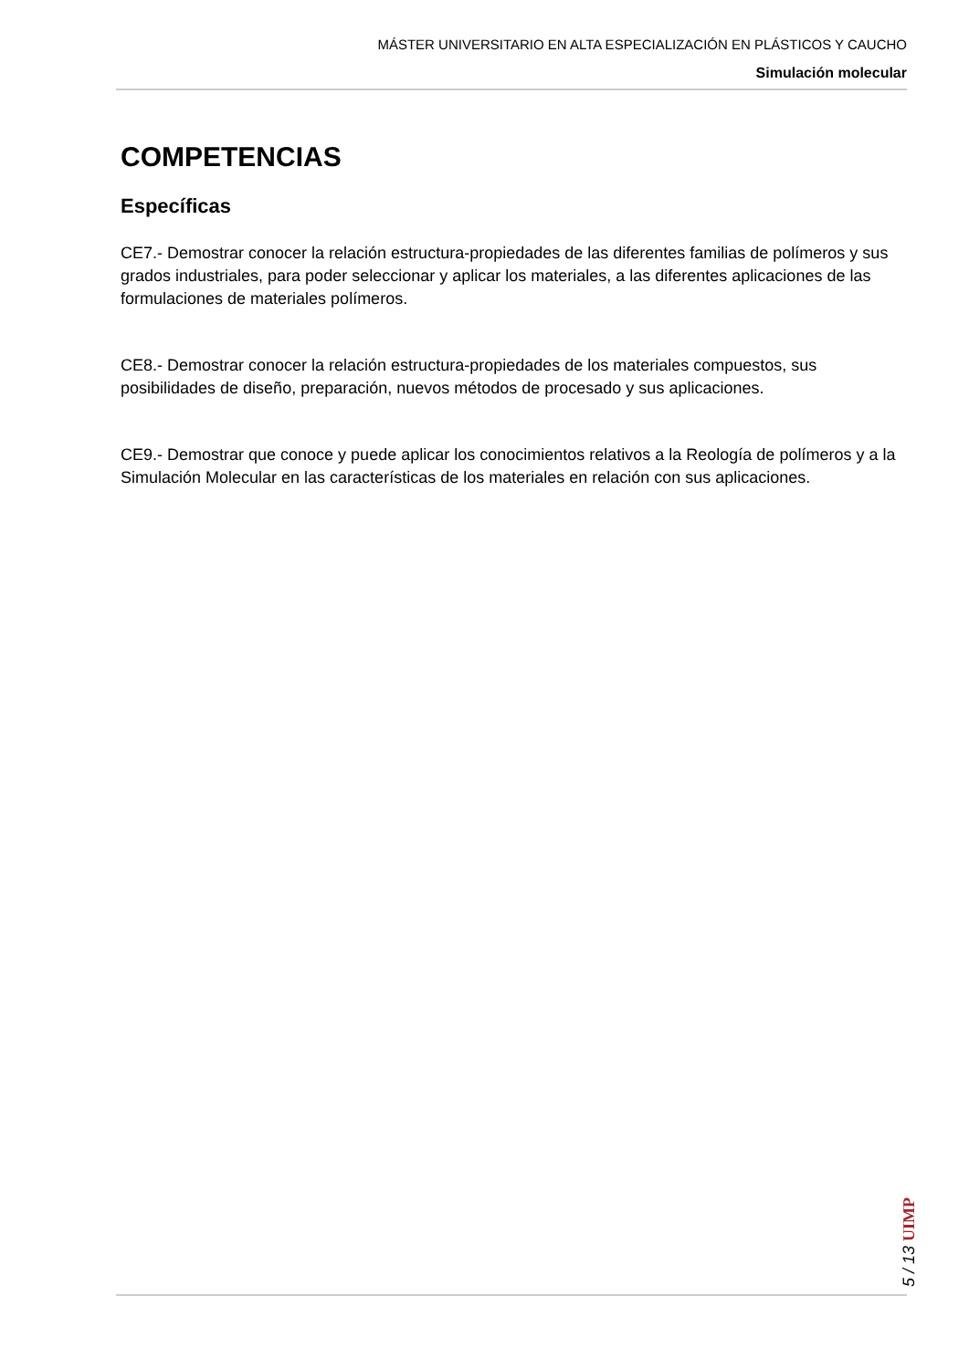MÁSTER UNIVERSITARIO EN ALTA ESPECIALIZACIÓN EN PLÁSTICOS Y CAUCHO
Simulación molecular
COMPETENCIAS
Específicas
CE7.- Demostrar conocer la relación estructura-propiedades de las diferentes familias de polímeros y sus grados industriales, para poder seleccionar y aplicar los materiales, a las diferentes aplicaciones de las formulaciones de materiales polímeros.
CE8.- Demostrar conocer la relación estructura-propiedades de los materiales compuestos, sus posibilidades de diseño, preparación, nuevos métodos de procesado y sus aplicaciones.
CE9.- Demostrar que conoce y puede aplicar los conocimientos relativos a la Reología de polímeros y a la Simulación Molecular en las características de los materiales en relación con sus aplicaciones.
5 / 13 UIMP